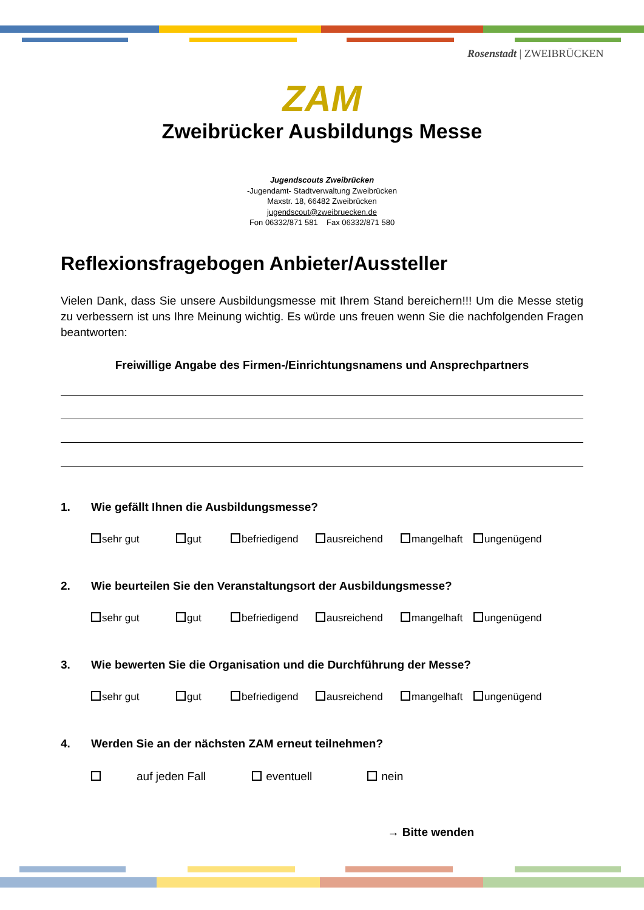Rosenstadt | ZWEIBRÜCKEN
ZAM
Zweibrücker Ausbildungs Messe
Jugendscouts Zweibrücken
-Jugendamt- Stadtverwaltung Zweibrücken
Maxstr. 18, 66482 Zweibrücken
jugendscout@zweibruecken.de
Fon 06332/871 581 Fax 06332/871 580
Reflexionsfragebogen Anbieter/Aussteller
Vielen Dank, dass Sie unsere Ausbildungsmesse mit Ihrem Stand bereichern!!! Um die Messe stetig zu verbessern ist uns Ihre Meinung wichtig. Es würde uns freuen wenn Sie die nachfolgenden Fragen beantworten:
Freiwillige Angabe des Firmen-/Einrichtungsnamens und Ansprechpartners
1. Wie gefällt Ihnen die Ausbildungsmesse?
sehr gut gut befriedigend ausreichend mangelhaft ungenügend
2. Wie beurteilen Sie den Veranstaltungsort der Ausbildungsmesse?
sehr gut gut befriedigend ausreichend mangelhaft ungenügend
3. Wie bewerten Sie die Organisation und die Durchführung der Messe?
sehr gut gut befriedigend ausreichend mangelhaft ungenügend
4. Werden Sie an der nächsten ZAM erneut teilnehmen?
auf jeden Fall eventuell nein
→ Bitte wenden